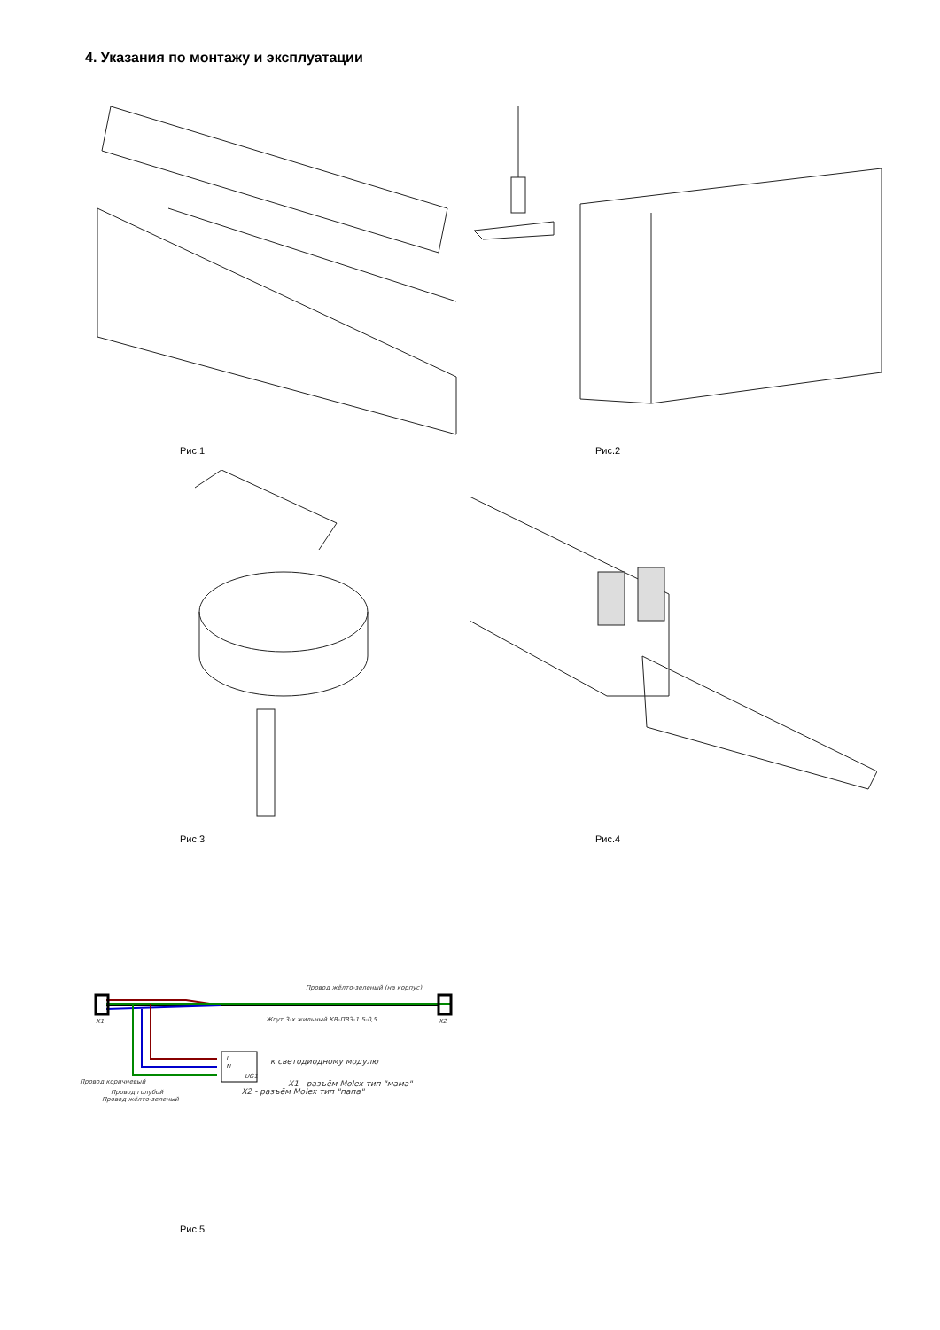4. Указания по монтажу и эксплуатации
Рис.1 Рис.2
Рис.3 Рис.4
Провод жёлто-зеленый (на корпус)
X1
X2
Жгут 3-х жильный КВ-ПВЗ-1.5-0,5
L
N
UG1
к светодиодному модулю
Провод коричневый
X1 - разъём Molex тип "мама"
Провод голубой X2 - разъём Molex тип "папа"
Провод жёлто-зеленый
Рис.5